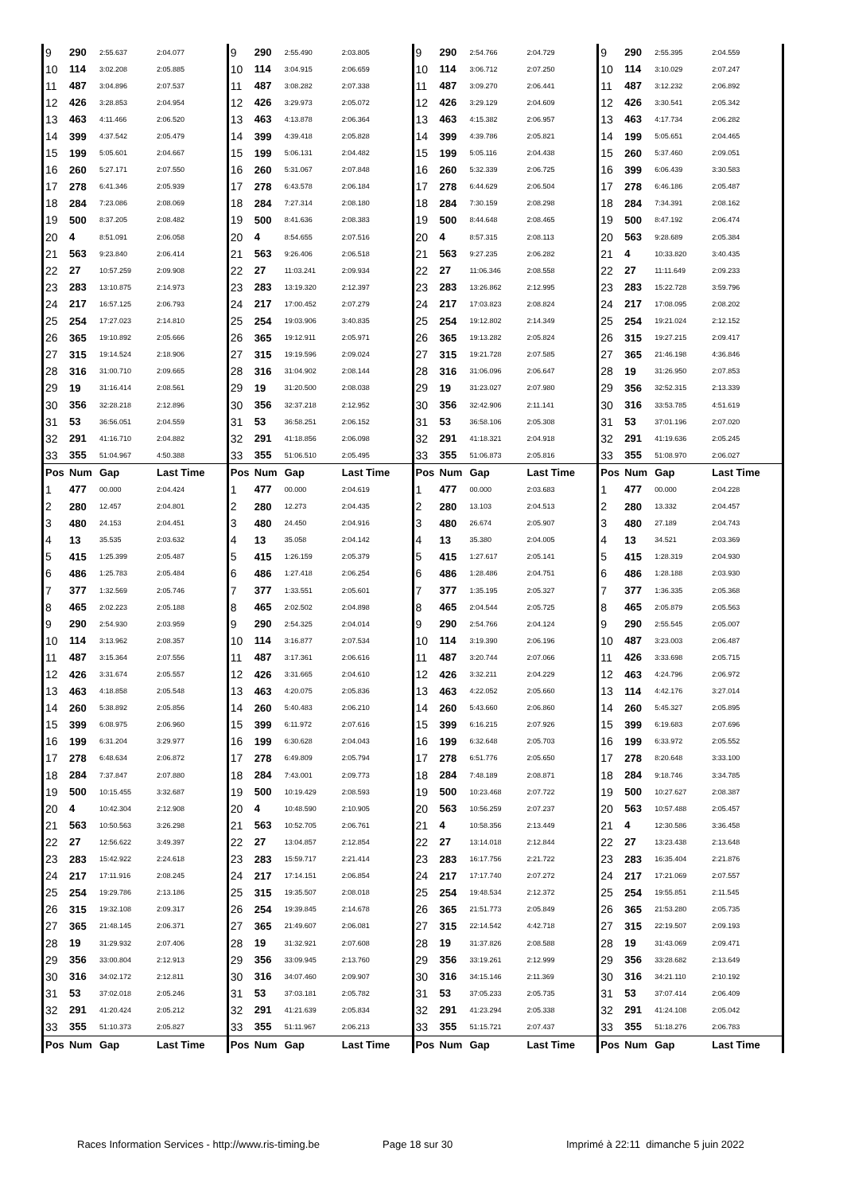| 9 | 290 | 2:55.637 | 2:04.077 | 9 | 290 | 2:55.490 | 2:03.805 | 9 | 290 | 2:54.766 | 2:04.729 | 9 | 290 | 2:55.395 | 2:04.559 |
| 10 | 114 | 3:02.208 | 2:05.885 | 10 | 114 | 3:04.915 | 2:06.659 | 10 | 114 | 3:06.712 | 2:07.250 | 10 | 114 | 3:10.029 | 2:07.247 |
| 11 | 487 | 3:04.896 | 2:07.537 | 11 | 487 | 3:08.282 | 2:07.338 | 11 | 487 | 3:09.270 | 2:06.441 | 11 | 487 | 3:12.232 | 2:06.892 |
| 12 | 426 | 3:28.853 | 2:04.954 | 12 | 426 | 3:29.973 | 2:05.072 | 12 | 426 | 3:29.129 | 2:04.609 | 12 | 426 | 3:30.541 | 2:05.342 |
| 13 | 463 | 4:11.466 | 2:06.520 | 13 | 463 | 4:13.878 | 2:06.364 | 13 | 463 | 4:15.382 | 2:06.957 | 13 | 463 | 4:17.734 | 2:06.282 |
| 14 | 399 | 4:37.542 | 2:05.479 | 14 | 399 | 4:39.418 | 2:05.828 | 14 | 399 | 4:39.786 | 2:05.821 | 14 | 199 | 5:05.651 | 2:04.465 |
| 15 | 199 | 5:05.601 | 2:04.667 | 15 | 199 | 5:06.131 | 2:04.482 | 15 | 199 | 5:05.116 | 2:04.438 | 15 | 260 | 5:37.460 | 2:09.051 |
| 16 | 260 | 5:27.171 | 2:07.550 | 16 | 260 | 5:31.067 | 2:07.848 | 16 | 260 | 5:32.339 | 2:06.725 | 16 | 399 | 6:06.439 | 3:30.583 |
| 17 | 278 | 6:41.346 | 2:05.939 | 17 | 278 | 6:43.578 | 2:06.184 | 17 | 278 | 6:44.629 | 2:06.504 | 17 | 278 | 6:46.186 | 2:05.487 |
| 18 | 284 | 7:23.086 | 2:08.069 | 18 | 284 | 7:27.314 | 2:08.180 | 18 | 284 | 7:30.159 | 2:08.298 | 18 | 284 | 7:34.391 | 2:08.162 |
| 19 | 500 | 8:37.205 | 2:08.482 | 19 | 500 | 8:41.636 | 2:08.383 | 19 | 500 | 8:44.648 | 2:08.465 | 19 | 500 | 8:47.192 | 2:06.474 |
| 20 | 4 | 8:51.091 | 2:06.058 | 20 | 4 | 8:54.655 | 2:07.516 | 20 | 4 | 8:57.315 | 2:08.113 | 20 | 563 | 9:28.689 | 2:05.384 |
| 21 | 563 | 9:23.840 | 2:06.414 | 21 | 563 | 9:26.406 | 2:06.518 | 21 | 563 | 9:27.235 | 2:06.282 | 21 | 4 | 10:33.820 | 3:40.435 |
| 22 | 27 | 10:57.259 | 2:09.908 | 22 | 27 | 11:03.241 | 2:09.934 | 22 | 27 | 11:06.346 | 2:08.558 | 22 | 27 | 11:11.649 | 2:09.233 |
| 23 | 283 | 13:10.875 | 2:14.973 | 23 | 283 | 13:19.320 | 2:12.397 | 23 | 283 | 13:26.862 | 2:12.995 | 23 | 283 | 15:22.728 | 3:59.796 |
| 24 | 217 | 16:57.125 | 2:06.793 | 24 | 217 | 17:00.452 | 2:07.279 | 24 | 217 | 17:03.823 | 2:08.824 | 24 | 217 | 17:08.095 | 2:08.202 |
| 25 | 254 | 17:27.023 | 2:14.810 | 25 | 254 | 19:03.906 | 3:40.835 | 25 | 254 | 19:12.802 | 2:14.349 | 25 | 254 | 19:21.024 | 2:12.152 |
| 26 | 365 | 19:10.892 | 2:05.666 | 26 | 365 | 19:12.911 | 2:05.971 | 26 | 365 | 19:13.282 | 2:05.824 | 26 | 315 | 19:27.215 | 2:09.417 |
| 27 | 315 | 19:14.524 | 2:18.906 | 27 | 315 | 19:19.596 | 2:09.024 | 27 | 315 | 19:21.728 | 2:07.585 | 27 | 365 | 21:46.198 | 4:36.846 |
| 28 | 316 | 31:00.710 | 2:09.665 | 28 | 316 | 31:04.902 | 2:08.144 | 28 | 316 | 31:06.096 | 2:06.647 | 28 | 19 | 31:26.950 | 2:07.853 |
| 29 | 19 | 31:16.414 | 2:08.561 | 29 | 19 | 31:20.500 | 2:08.038 | 29 | 19 | 31:23.027 | 2:07.980 | 29 | 356 | 32:52.315 | 2:13.339 |
| 30 | 356 | 32:28.218 | 2:12.896 | 30 | 356 | 32:37.218 | 2:12.952 | 30 | 356 | 32:42.906 | 2:11.141 | 30 | 316 | 33:53.785 | 4:51.619 |
| 31 | 53 | 36:56.051 | 2:04.559 | 31 | 53 | 36:58.251 | 2:06.152 | 31 | 53 | 36:58.106 | 2:05.308 | 31 | 53 | 37:01.196 | 2:07.020 |
| 32 | 291 | 41:16.710 | 2:04.882 | 32 | 291 | 41:18.856 | 2:06.098 | 32 | 291 | 41:18.321 | 2:04.918 | 32 | 291 | 41:19.636 | 2:05.245 |
| 33 | 355 | 51:04.967 | 4:50.388 | 33 | 355 | 51:06.510 | 2:05.495 | 33 | 355 | 51:06.873 | 2:05.816 | 33 | 355 | 51:08.970 | 2:06.027 |
| Pos | Num | Gap | Last Time | Pos | Num | Gap | Last Time | Pos | Num | Gap | Last Time | Pos | Num | Gap | Last Time |
| 1 | 477 | 00.000 | 2:04.424 | 1 | 477 | 00.000 | 2:04.619 | 1 | 477 | 00.000 | 2:03.683 | 1 | 477 | 00.000 | 2:04.228 |
| 2 | 280 | 12.457 | 2:04.801 | 2 | 280 | 12.273 | 2:04.435 | 2 | 280 | 13.103 | 2:04.513 | 2 | 280 | 13.332 | 2:04.457 |
| 3 | 480 | 24.153 | 2:04.451 | 3 | 480 | 24.450 | 2:04.916 | 3 | 480 | 26.674 | 2:05.907 | 3 | 480 | 27.189 | 2:04.743 |
| 4 | 13 | 35.535 | 2:03.632 | 4 | 13 | 35.058 | 2:04.142 | 4 | 13 | 35.380 | 2:04.005 | 4 | 13 | 34.521 | 2:03.369 |
| 5 | 415 | 1:25.399 | 2:05.487 | 5 | 415 | 1:26.159 | 2:05.379 | 5 | 415 | 1:27.617 | 2:05.141 | 5 | 415 | 1:28.319 | 2:04.930 |
| 6 | 486 | 1:25.783 | 2:05.484 | 6 | 486 | 1:27.418 | 2:06.254 | 6 | 486 | 1:28.486 | 2:04.751 | 6 | 486 | 1:28.188 | 2:03.930 |
| 7 | 377 | 1:32.569 | 2:05.746 | 7 | 377 | 1:33.551 | 2:05.601 | 7 | 377 | 1:35.195 | 2:05.327 | 7 | 377 | 1:36.335 | 2:05.368 |
| 8 | 465 | 2:02.223 | 2:05.188 | 8 | 465 | 2:02.502 | 2:04.898 | 8 | 465 | 2:04.544 | 2:05.725 | 8 | 465 | 2:05.879 | 2:05.563 |
| 9 | 290 | 2:54.930 | 2:03.959 | 9 | 290 | 2:54.325 | 2:04.014 | 9 | 290 | 2:54.766 | 2:04.124 | 9 | 290 | 2:55.545 | 2:05.007 |
| 10 | 114 | 3:13.962 | 2:08.357 | 10 | 114 | 3:16.877 | 2:07.534 | 10 | 114 | 3:19.390 | 2:06.196 | 10 | 487 | 3:23.003 | 2:06.487 |
| 11 | 487 | 3:15.364 | 2:07.556 | 11 | 487 | 3:17.361 | 2:06.616 | 11 | 487 | 3:20.744 | 2:07.066 | 11 | 426 | 3:33.698 | 2:05.715 |
| 12 | 426 | 3:31.674 | 2:05.557 | 12 | 426 | 3:31.665 | 2:04.610 | 12 | 426 | 3:32.211 | 2:04.229 | 12 | 463 | 4:24.796 | 2:06.972 |
| 13 | 463 | 4:18.858 | 2:05.548 | 13 | 463 | 4:20.075 | 2:05.836 | 13 | 463 | 4:22.052 | 2:05.660 | 13 | 114 | 4:42.176 | 3:27.014 |
| 14 | 260 | 5:38.892 | 2:05.856 | 14 | 260 | 5:40.483 | 2:06.210 | 14 | 260 | 5:43.660 | 2:06.860 | 14 | 260 | 5:45.327 | 2:05.895 |
| 15 | 399 | 6:08.975 | 2:06.960 | 15 | 399 | 6:11.972 | 2:07.616 | 15 | 399 | 6:16.215 | 2:07.926 | 15 | 399 | 6:19.683 | 2:07.696 |
| 16 | 199 | 6:31.204 | 3:29.977 | 16 | 199 | 6:30.628 | 2:04.043 | 16 | 199 | 6:32.648 | 2:05.703 | 16 | 199 | 6:33.972 | 2:05.552 |
| 17 | 278 | 6:48.634 | 2:06.872 | 17 | 278 | 6:49.809 | 2:05.794 | 17 | 278 | 6:51.776 | 2:05.650 | 17 | 278 | 8:20.648 | 3:33.100 |
| 18 | 284 | 7:37.847 | 2:07.880 | 18 | 284 | 7:43.001 | 2:09.773 | 18 | 284 | 7:48.189 | 2:08.871 | 18 | 284 | 9:18.746 | 3:34.785 |
| 19 | 500 | 10:15.455 | 3:32.687 | 19 | 500 | 10:19.429 | 2:08.593 | 19 | 500 | 10:23.468 | 2:07.722 | 19 | 500 | 10:27.627 | 2:08.387 |
| 20 | 4 | 10:42.304 | 2:12.908 | 20 | 4 | 10:48.590 | 2:10.905 | 20 | 563 | 10:56.259 | 2:07.237 | 20 | 563 | 10:57.488 | 2:05.457 |
| 21 | 563 | 10:50.563 | 3:26.298 | 21 | 563 | 10:52.705 | 2:06.761 | 21 | 4 | 10:58.356 | 2:13.449 | 21 | 4 | 12:30.586 | 3:36.458 |
| 22 | 27 | 12:56.622 | 3:49.397 | 22 | 27 | 13:04.857 | 2:12.854 | 22 | 27 | 13:14.018 | 2:12.844 | 22 | 27 | 13:23.438 | 2:13.648 |
| 23 | 283 | 15:42.922 | 2:24.618 | 23 | 283 | 15:59.717 | 2:21.414 | 23 | 283 | 16:17.756 | 2:21.722 | 23 | 283 | 16:35.404 | 2:21.876 |
| 24 | 217 | 17:11.916 | 2:08.245 | 24 | 217 | 17:14.151 | 2:06.854 | 24 | 217 | 17:17.740 | 2:07.272 | 24 | 217 | 17:21.069 | 2:07.557 |
| 25 | 254 | 19:29.786 | 2:13.186 | 25 | 315 | 19:35.507 | 2:08.018 | 25 | 254 | 19:48.534 | 2:12.372 | 25 | 254 | 19:55.851 | 2:11.545 |
| 26 | 315 | 19:32.108 | 2:09.317 | 26 | 254 | 19:39.845 | 2:14.678 | 26 | 365 | 21:51.773 | 2:05.849 | 26 | 365 | 21:53.280 | 2:05.735 |
| 27 | 365 | 21:48.145 | 2:06.371 | 27 | 365 | 21:49.607 | 2:06.081 | 27 | 315 | 22:14.542 | 4:42.718 | 27 | 315 | 22:19.507 | 2:09.193 |
| 28 | 19 | 31:29.932 | 2:07.406 | 28 | 19 | 31:32.921 | 2:07.608 | 28 | 19 | 31:37.826 | 2:08.588 | 28 | 19 | 31:43.069 | 2:09.471 |
| 29 | 356 | 33:00.804 | 2:12.913 | 29 | 356 | 33:09.945 | 2:13.760 | 29 | 356 | 33:19.261 | 2:12.999 | 29 | 356 | 33:28.682 | 2:13.649 |
| 30 | 316 | 34:02.172 | 2:12.811 | 30 | 316 | 34:07.460 | 2:09.907 | 30 | 316 | 34:15.146 | 2:11.369 | 30 | 316 | 34:21.110 | 2:10.192 |
| 31 | 53 | 37:02.018 | 2:05.246 | 31 | 53 | 37:03.181 | 2:05.782 | 31 | 53 | 37:05.233 | 2:05.735 | 31 | 53 | 37:07.414 | 2:06.409 |
| 32 | 291 | 41:20.424 | 2:05.212 | 32 | 291 | 41:21.639 | 2:05.834 | 32 | 291 | 41:23.294 | 2:05.338 | 32 | 291 | 41:24.108 | 2:05.042 |
| 33 | 355 | 51:10.373 | 2:05.827 | 33 | 355 | 51:11.967 | 2:06.213 | 33 | 355 | 51:15.721 | 2:07.437 | 33 | 355 | 51:18.276 | 2:06.783 |
| Pos | Num | Gap | Last Time | Pos | Num | Gap | Last Time | Pos | Num | Gap | Last Time | Pos | Num | Gap | Last Time |
Races Information Services - http://www.ris-timing.be Page 18 sur 30 Imprimé à 22:11 dimanche 5 juin 2022